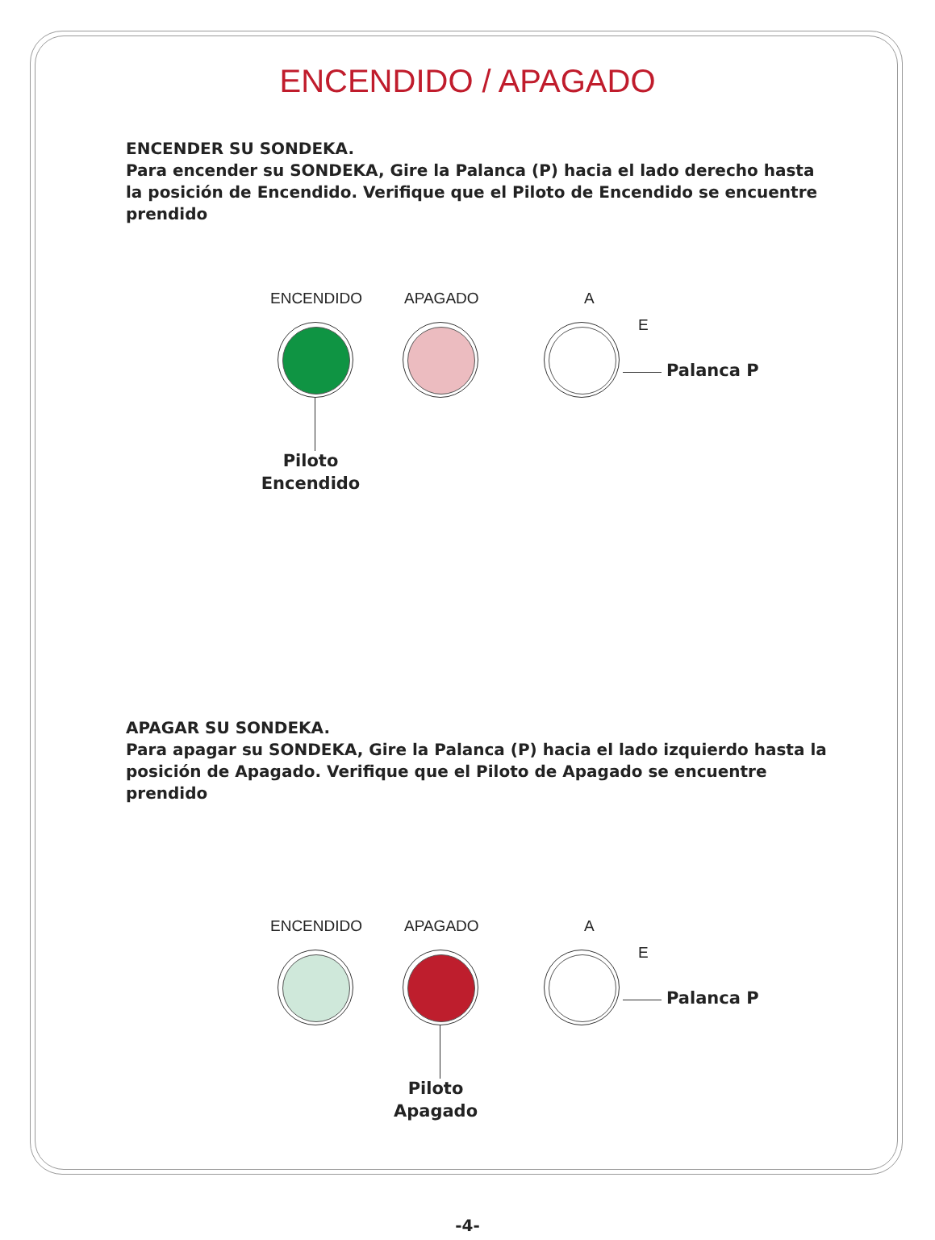ENCENDIDO / APAGADO
ENCENDER SU SONDEKA.
Para encender su SONDEKA, Gire la Palanca (P) hacia el lado derecho hasta la posición de Encendido. Verifique que el Piloto de Encendido se encuentre prendido
ENCENDIDO APAGADO A
E
Palanca P
Piloto
Encendido
APAGAR SU SONDEKA.
Para apagar su SONDEKA, Gire la Palanca (P) hacia el lado izquierdo hasta la posición de Apagado. Verifique que el Piloto de Apagado se encuentre prendido
ENCENDIDO APAGADO A
E
Palanca P
Piloto
Apagado
-4-